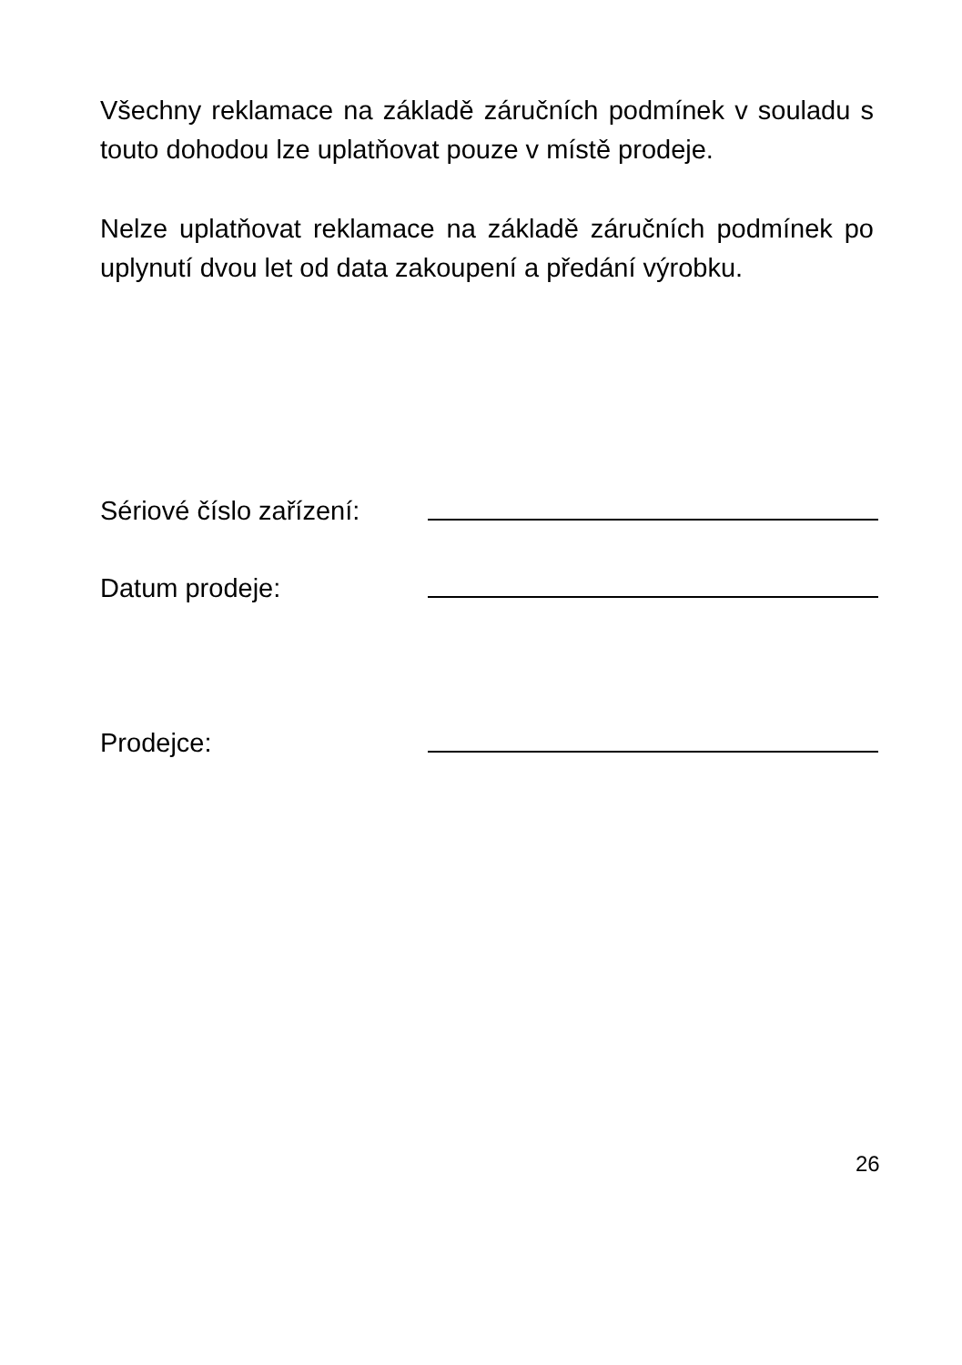Všechny reklamace na základě záručních podmínek v souladu s touto dohodou lze uplatňovat pouze v místě prodeje.
Nelze uplatňovat reklamace na základě záručních podmínek po uplynutí dvou let od data zakoupení a předání výrobku.
Sériové číslo zařízení:
Datum prodeje:
Prodejce:
26